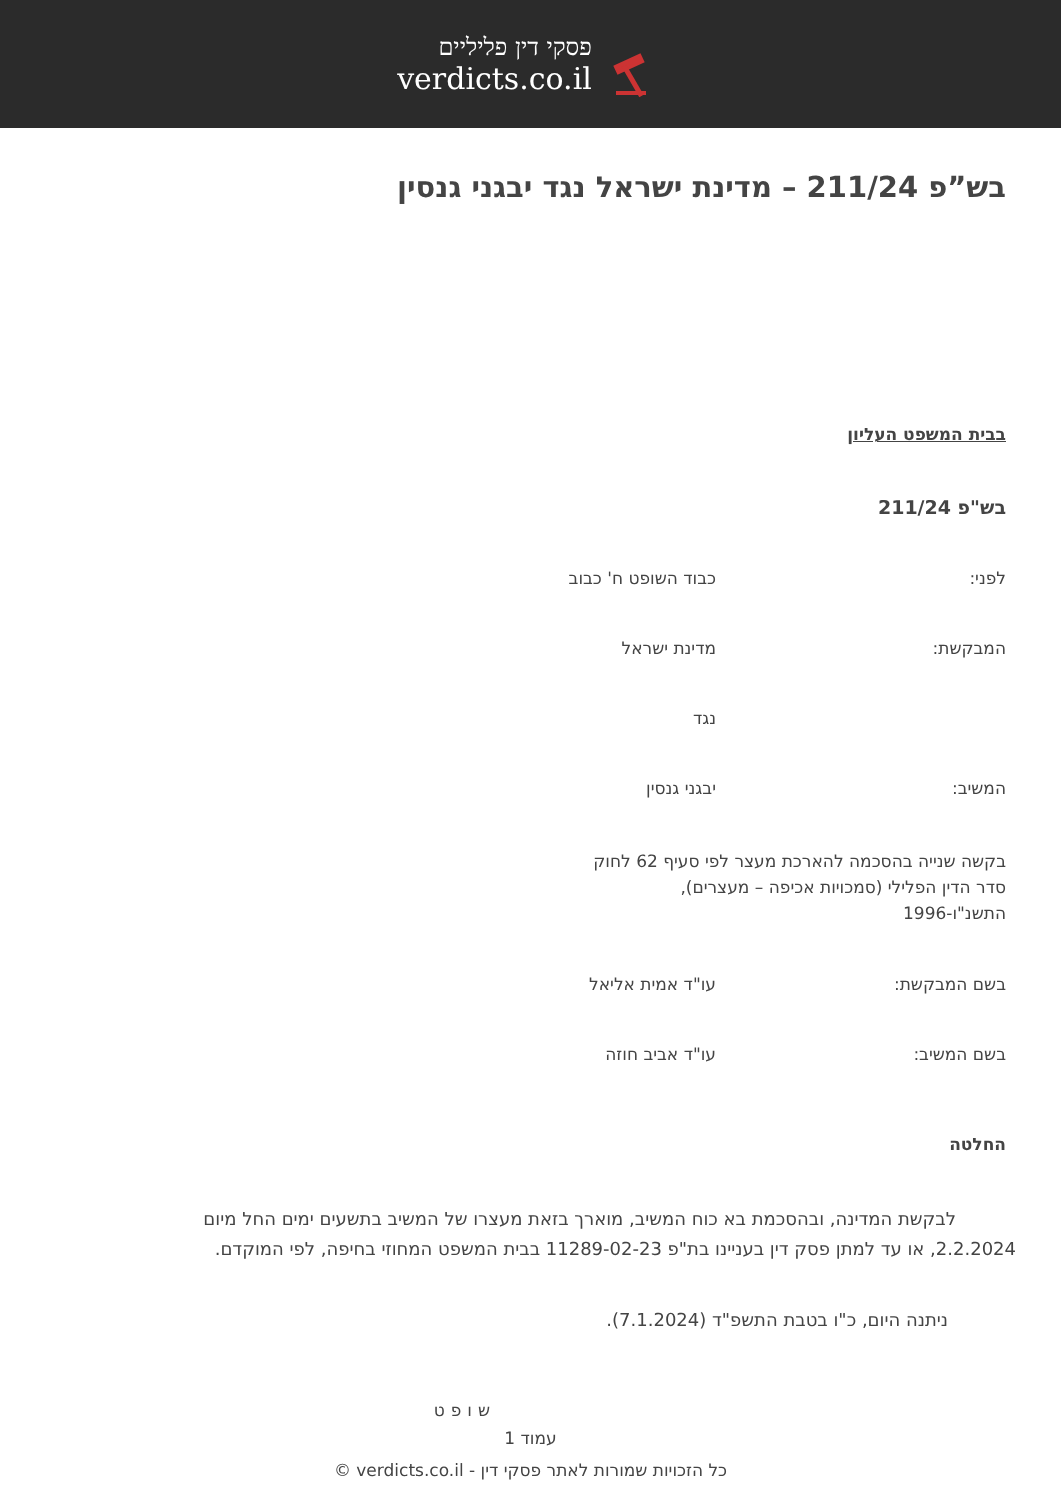פסקי דין פליליים
verdicts.co.il
בש”פ 211/24 – מדינת ישראל נגד יבגני גנסין
בבית המשפט העליון
בש"פ 211/24
לפני: כבוד השופט ח' כבוב
המבקשת: מדינת ישראל
נגד
המשיב: יבגני גנסין
בקשה שנייה בהסכמה להארכת מעצר לפי סעיף 62 לחוק סדר הדין הפלילי (סמכויות אכיפה – מעצרים), התשנ"ו-1996
בשם המבקשת: עו"ד אמית אליאל
בשם המשיב: עו"ד אביב חוזה
החלטה
לבקשת המדינה, ובהסכמת בא כוח המשיב, מוארך בזאת מעצרו של המשיב בתשעים ימים החל מיום 2.2.2024, או עד למתן פסק דין בעניינו בת"פ 11289-02-23 בבית המשפט המחוזי בחיפה, לפי המוקדם.
ניתנה היום, כ"ו בטבת התשפ"ד (7.1.2024).
שופט
עמוד 1
כל הזכויות שמורות לאתר פסקי דין - verdicts.co.il ©